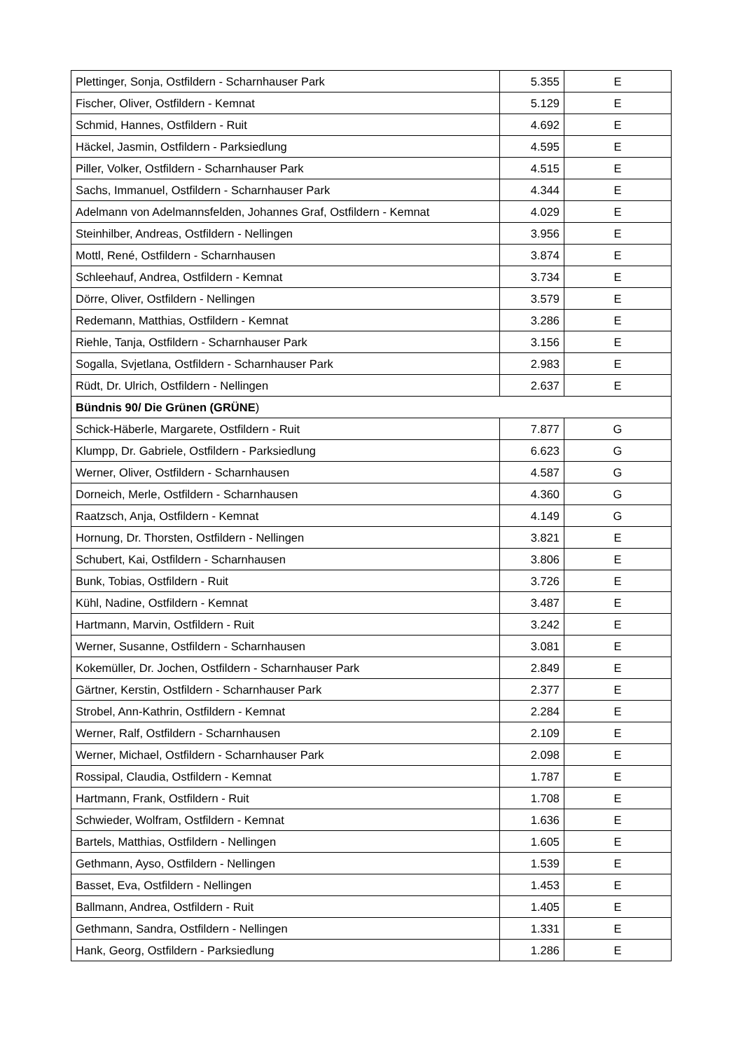| Plettinger, Sonja, Ostfildern - Scharnhauser Park | 5.355 | E |
| Fischer, Oliver, Ostfildern - Kemnat | 5.129 | E |
| Schmid, Hannes, Ostfildern - Ruit | 4.692 | E |
| Häckel, Jasmin, Ostfildern - Parksiedlung | 4.595 | E |
| Piller, Volker, Ostfildern - Scharnhauser Park | 4.515 | E |
| Sachs, Immanuel, Ostfildern - Scharnhauser Park | 4.344 | E |
| Adelmann von Adelmannsfelden, Johannes Graf, Ostfildern - Kemnat | 4.029 | E |
| Steinhilber, Andreas, Ostfildern - Nellingen | 3.956 | E |
| Mottl, René, Ostfildern - Scharnhausen | 3.874 | E |
| Schleehauf, Andrea, Ostfildern - Kemnat | 3.734 | E |
| Dörre, Oliver, Ostfildern - Nellingen | 3.579 | E |
| Redemann, Matthias, Ostfildern - Kemnat | 3.286 | E |
| Riehle, Tanja, Ostfildern - Scharnhauser Park | 3.156 | E |
| Sogalla, Svjetlana, Ostfildern - Scharnhauser Park | 2.983 | E |
| Rüdt, Dr. Ulrich, Ostfildern - Nellingen | 2.637 | E |
| Bündnis 90/ Die Grünen (GRÜNE ) | | |
| Schick-Häberle, Margarete, Ostfildern - Ruit | 7.877 | G |
| Klumpp, Dr. Gabriele, Ostfildern - Parksiedlung | 6.623 | G |
| Werner, Oliver, Ostfildern - Scharnhausen | 4.587 | G |
| Dorneich, Merle, Ostfildern - Scharnhausen | 4.360 | G |
| Raatzsch, Anja, Ostfildern - Kemnat | 4.149 | G |
| Hornung, Dr. Thorsten, Ostfildern - Nellingen | 3.821 | E |
| Schubert, Kai, Ostfildern - Scharnhausen | 3.806 | E |
| Bunk, Tobias, Ostfildern - Ruit | 3.726 | E |
| Kühl, Nadine, Ostfildern - Kemnat | 3.487 | E |
| Hartmann, Marvin, Ostfildern - Ruit | 3.242 | E |
| Werner, Susanne, Ostfildern - Scharnhausen | 3.081 | E |
| Kokemüller, Dr. Jochen, Ostfildern - Scharnhauser Park | 2.849 | E |
| Gärtner, Kerstin, Ostfildern - Scharnhauser Park | 2.377 | E |
| Strobel, Ann-Kathrin, Ostfildern - Kemnat | 2.284 | E |
| Werner, Ralf, Ostfildern - Scharnhausen | 2.109 | E |
| Werner, Michael, Ostfildern - Scharnhauser Park | 2.098 | E |
| Rossipal, Claudia, Ostfildern - Kemnat | 1.787 | E |
| Hartmann, Frank, Ostfildern - Ruit | 1.708 | E |
| Schwieder, Wolfram, Ostfildern - Kemnat | 1.636 | E |
| Bartels, Matthias, Ostfildern - Nellingen | 1.605 | E |
| Gethmann, Ayso, Ostfildern - Nellingen | 1.539 | E |
| Basset, Eva, Ostfildern - Nellingen | 1.453 | E |
| Ballmann, Andrea, Ostfildern - Ruit | 1.405 | E |
| Gethmann, Sandra, Ostfildern - Nellingen | 1.331 | E |
| Hank, Georg, Ostfildern - Parksiedlung | 1.286 | E |